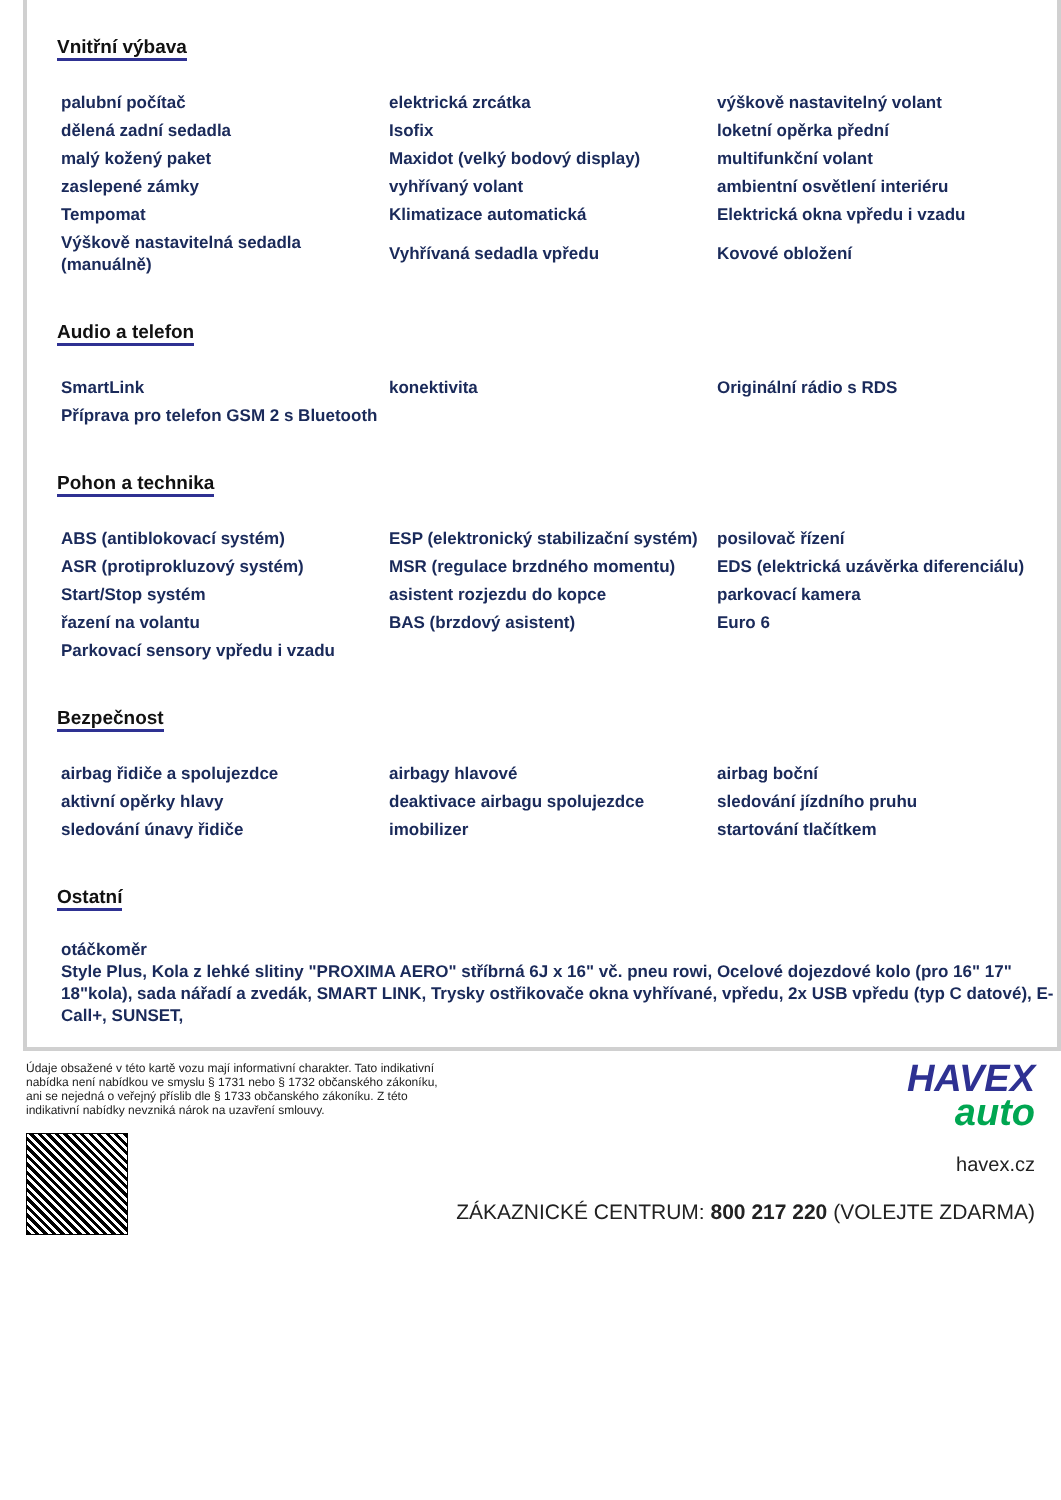Vnitřní výbava
| palubní počítač | elektrická zrcátka | výškově nastavitelný volant |
| dělená zadní sedadla | Isofix | loketní opěrka přední |
| malý kožený paket | Maxidot (velký bodový display) | multifunkční volant |
| zaslepené zámky | vyhřívaný volant | ambientní osvětlení interiéru |
| Tempomat | Klimatizace automatická | Elektrická okna vpředu i vzadu |
| Výškově nastavitelná sedadla (manuálně) | Vyhřívaná sedadla vpředu | Kovové obložení |
Audio a telefon
| SmartLink | konektivita | Originální rádio s RDS |
| Příprava pro telefon GSM 2 s Bluetooth | | |
Pohon a technika
| ABS (antiblokovací systém) | ESP (elektronický stabilizační systém) | posilovač řízení |
| ASR (protiprokluzový systém) | MSR (regulace brzdného momentu) | EDS (elektrická uzávěrka diferenciálu) |
| Start/Stop systém | asistent rozjezdu do kopce | parkovací kamera |
| řazení na volantu | BAS (brzdový asistent) | Euro 6 |
| Parkovací sensory vpředu i vzadu | | |
Bezpečnost
| airbag řidiče a spolujezdce | airbagy hlavové | airbag boční |
| aktivní opěrky hlavy | deaktivace airbagu spolujezdce | sledování jízdního pruhu |
| sledování únavy řidiče | imobilizer | startování tlačítkem |
Ostatní
otáčkoměr
Style Plus, Kola z lehké slitiny "PROXIMA AERO" stříbrná 6J x 16" vč. pneu rowi, Ocelové dojezdové kolo (pro 16" 17" 18"kola), sada nářadí a zvedák, SMART LINK, Trysky ostřikovače okna vyhřívané, vpředu, 2x USB vpředu (typ C datové), E-Call+, SUNSET,
Údaje obsažené v této kartě vozu mají informativní charakter. Tato indikativní nabídka není nabídkou ve smyslu § 1731 nebo § 1732 občanského zákoníku, ani se nejedná o veřejný příslib dle § 1733 občanského zákoníku. Z této indikativní nabídky nevzniká nárok na uzavření smlouvy.
HAVEX
auto
havex.cz
ZÁKAZNICKÉ CENTRUM: 800 217 220 (VOLEJTE ZDARMA)